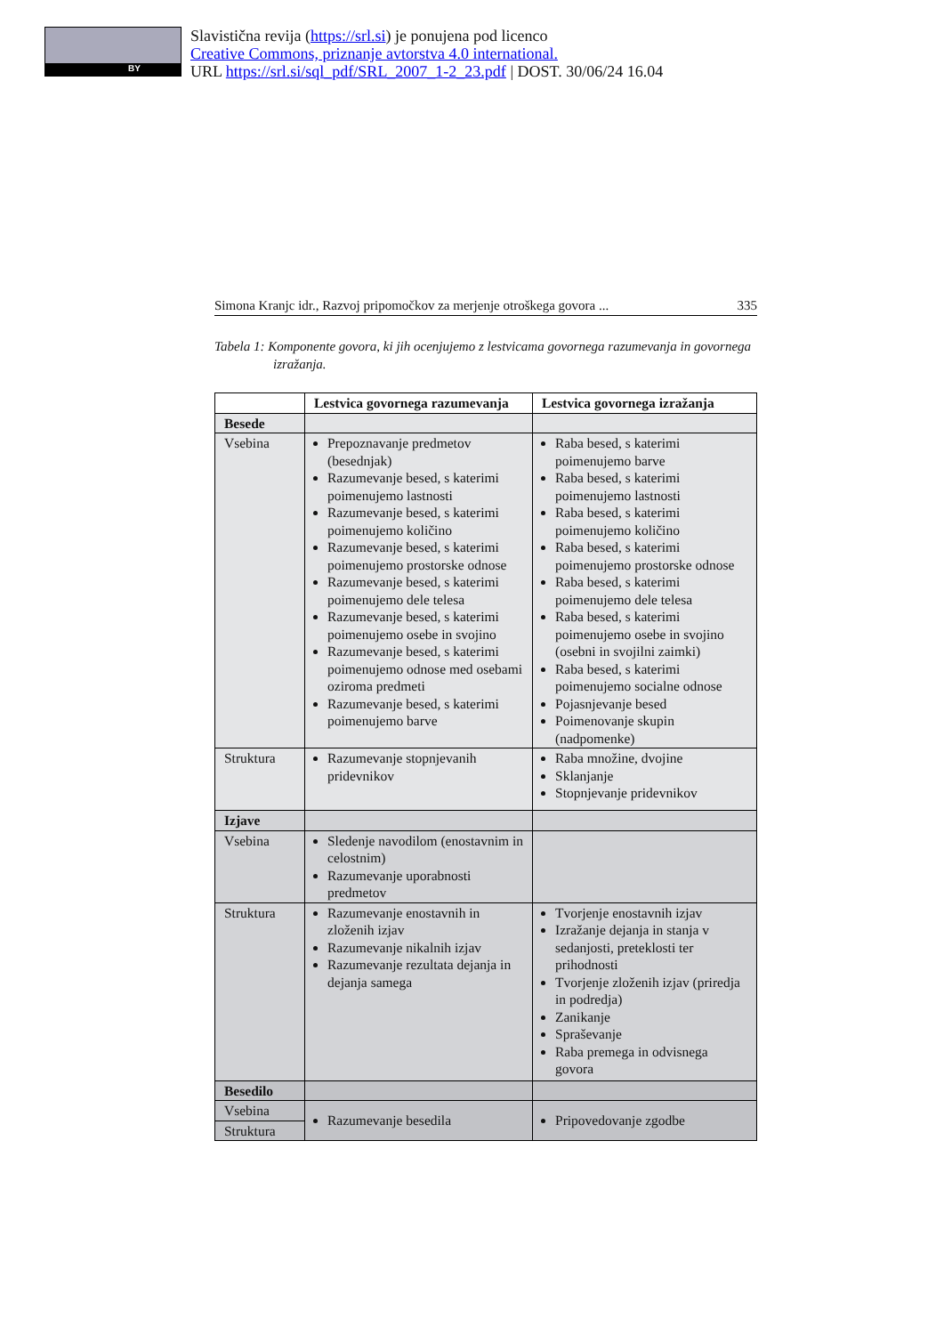BY
Slavistična revija (https://srl.si) je ponujena pod licenco
Creative Commons, priznanje avtorstva 4.0 international.
URL https://srl.si/sql_pdf/SRL_2007_1-2_23.pdf | DOST. 30/06/24 16.04
Simona Kranjc idr., Razvoj pripomočkov za merjenje otroškega govora ... 335
Tabela 1: Komponente govora, ki jih ocenjujemo z lestvicama govornega razumevanja in govornega izražanja.
| | Lestvica govornega razumevanja | Lestvica govornega izražanja |
| --- | --- | --- |
| Besede | | |
| Vsebina | Prepoznavanje predmetov (besednjak) Razumevanje besed, s katerimi poimenujemo lastnosti Razumevanje besed, s katerimi poimenujemo količino Razumevanje besed, s katerimi poimenujemo prostorske odnose Razumevanje besed, s katerimi poimenujemo dele telesa Razumevanje besed, s katerimi poimenujemo osebe in svojino Razumevanje besed, s katerimi poimenujemo odnose med osebami oziroma predmeti Razumevanje besed, s katerimi poimenujemo barve | Raba besed, s katerimi poimenujemo barve Raba besed, s katerimi poimenujemo lastnosti Raba besed, s katerimi poimenujemo količino Raba besed, s katerimi poimenujemo prostorske odnose Raba besed, s katerimi poimenujemo dele telesa Raba besed, s katerimi poimenujemo osebe in svojino (osebni in svojilni zaimki) Raba besed, s katerimi poimenujemo socialne odnose Pojasnjevanje besed Poimenovanje skupin (nadpomenke) |
| Struktura | Razumevanje stopnjevanih pridevnikov | Raba množine, dvojine Sklanjanje Stopnjevanje pridevnikov |
| Izjave | | |
| Vsebina | Sledenje navodilom (enostavnim in celostnim) Razumevanje uporabnosti predmetov | |
| Struktura | Razumevanje enostavnih in zloženih izjav Razumevanje nikalnih izjav Razumevanje rezultata dejanja in dejanja samega | Tvorjenje enostavnih izjav Izražanje dejanja in stanja v sedanjosti, preteklosti ter prihodnosti Tvorjenje zloženih izjav (priredja in podredja) Zanikanje Spraševanje Raba premega in odvisnega govora |
| Besedilo | | |
| Vsebina | Razumevanje besedila | Pripovedovanje zgodbe |
| Struktura | | |